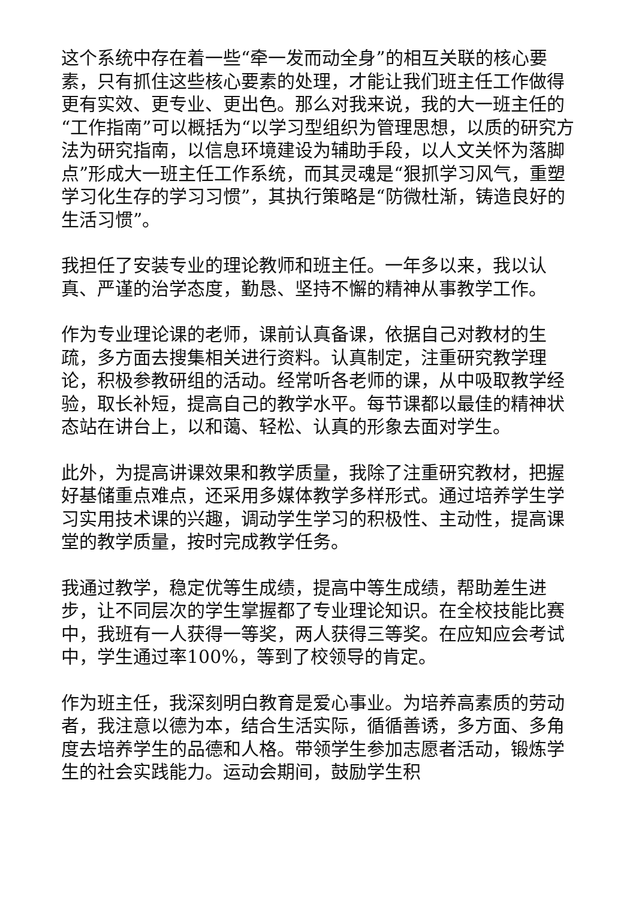这个系统中存在着一些“牵一发而动全身”的相互关联的核心要素，只有抓住这些核心要素的处理，才能让我们班主任工作做得更有实效、更专业、更出色。那么对我来说，我的大一班主任的“工作指南”可以概括为“以学习型组织为管理思想，以质的研究方法为研究指南，以信息环境建设为辅助手段，以人文关怀为落脚点”形成大一班主任工作系统，而其灵魂是“狠抓学习风气，重塑学习化生存的学习习惯”，其执行策略是“防微杜渐，铸造良好的生活习惯”。
我担任了安装专业的理论教师和班主任。一年多以来，我以认真、严谨的治学态度，勤恳、坚持不懈的精神从事教学工作。
作为专业理论课的老师，课前认真备课，依据自己对教材的生疏，多方面去搜集相关进行资料。认真制定，注重研究教学理论，积极参教研组的活动。经常听各老师的课，从中吸取教学经验，取长补短，提高自己的教学水平。每节课都以最佳的精神状态站在讲台上，以和蔼、轻松、认真的形象去面对学生。
此外，为提高讲课效果和教学质量，我除了注重研究教材，把握好基储重点难点，还采用多媒体教学多样形式。通过培养学生学习实用技术课的兴趣，调动学生学习的积极性、主动性，提高课堂的教学质量，按时完成教学任务。
我通过教学，稳定优等生成绩，提高中等生成绩，帮助差生进步，让不同层次的学生掌握都了专业理论知识。在全校技能比赛中，我班有一人获得一等奖，两人获得三等奖。在应知应会考试中，学生通过率100%，等到了校领导的肯定。
作为班主任，我深刻明白教育是爱心事业。为培养高素质的劳动者，我注意以德为本，结合生活实际，循循善诱，多方面、多角度去培养学生的品德和人格。带领学生参加志愿者活动，锻炼学生的社会实践能力。运动会期间，鼓励学生积